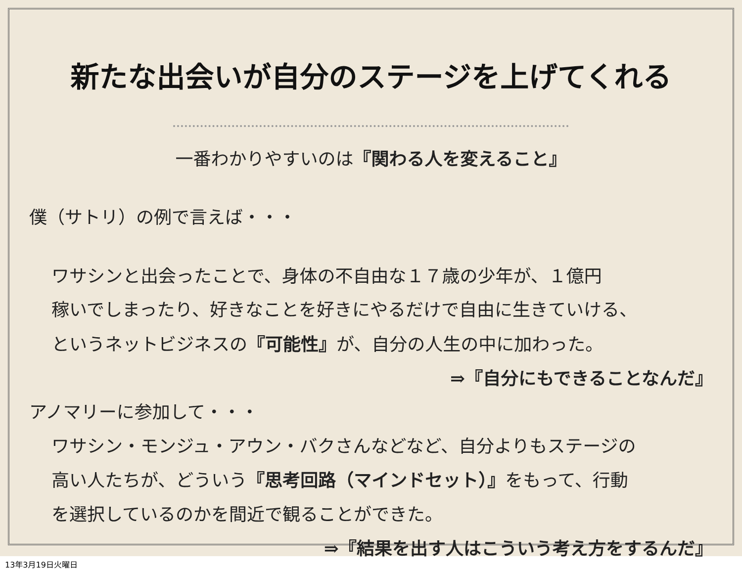新たな出会いが自分のステージを上げてくれる
一番わかりやすいのは『関わる人を変えること』
僕（サトリ）の例で言えば・・・
ワサシンと出会ったことで、身体の不自由な１７歳の少年が、１億円
稼いでしまったり、好きなことを好きにやるだけで自由に生きていける、
というネットビジネスの『可能性』が、自分の人生の中に加わった。
⇒『自分にもできることなんだ』
アノマリーに参加して・・・
ワサシン・モンジュ・アウン・バクさんなどなど、自分よりもステージの
高い人たちが、どういう『思考回路（マインドセット）』をもって、行動
を選択しているのかを間近で観ることができた。
⇒『結果を出す人はこういう考え方をするんだ』
13年3月19日火曜日